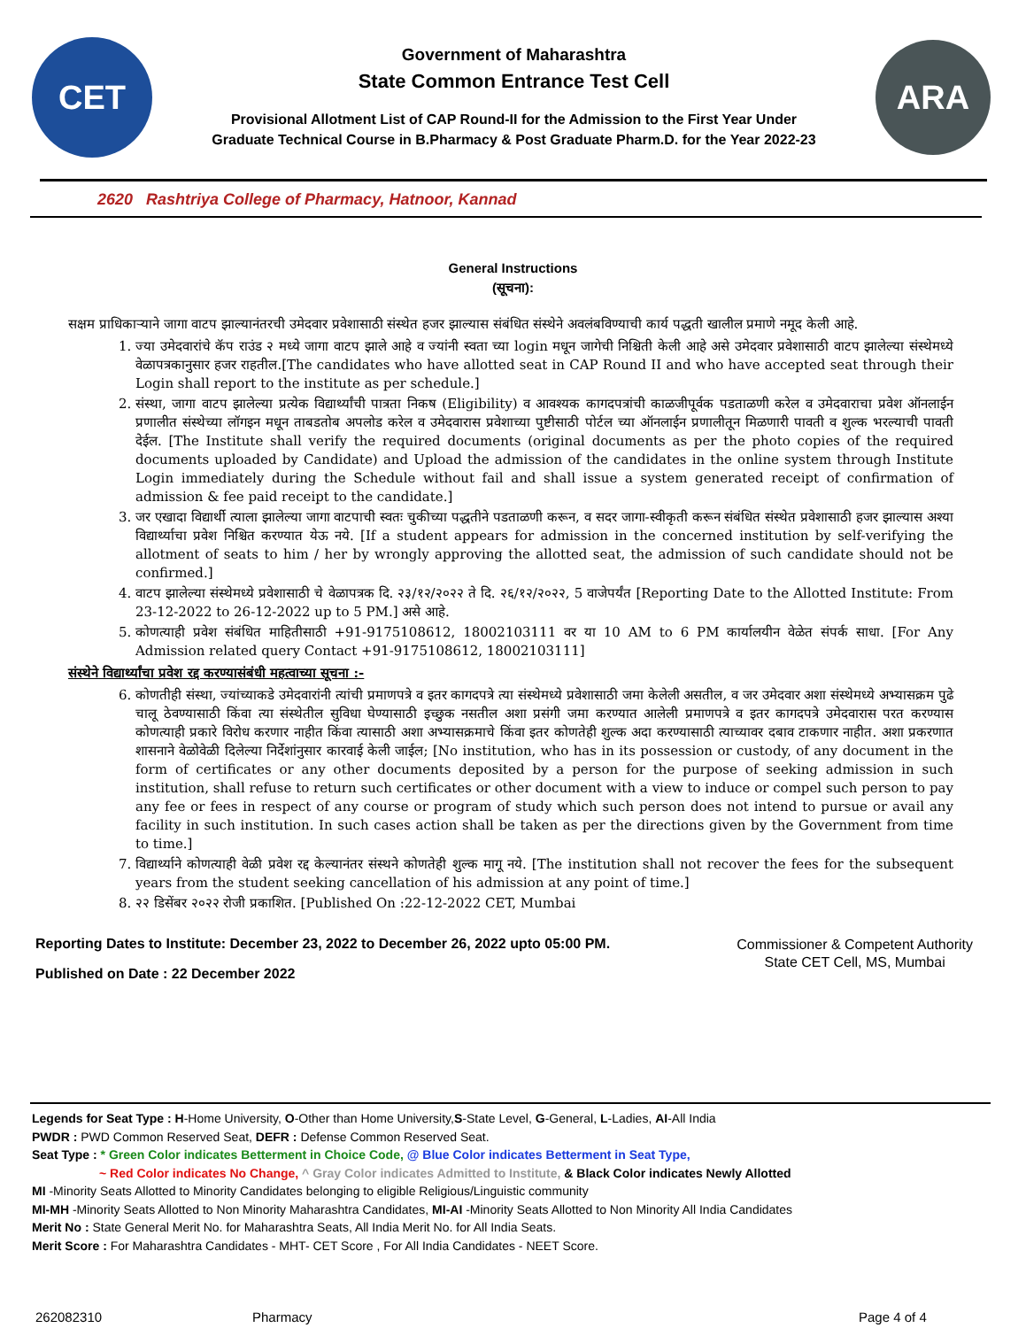CET
Government of Maharashtra
State Common Entrance Test Cell
Provisional Allotment List of CAP Round-II for the Admission to the First Year Under
Graduate Technical Course in B.Pharmacy & Post Graduate Pharm.D. for the Year 2022-23
ARA
2620 Rashtriya College of Pharmacy, Hatnoor, Kannad
General Instructions
(सूचना):
सक्षम प्राधिकाऱ्याने जागा वाटप झाल्यानंतरची उमेदवार प्रवेशासाठी संस्थेत हजर झाल्यास संबंधित संस्थेने अवलंबविण्याची कार्य पद्धती खालील प्रमाणे नमूद केली आहे.
1. ज्या उमेदवारांचे कॅप राउंड २ मध्ये जागा वाटप झाले आहे व ज्यांनी स्वता च्या login मधून जागेची निश्चिती केली आहे असे उमेदवार प्रवेशासाठी वाटप झालेल्या संस्थेमध्ये वेळापत्रकानुसार हजर राहतील.[The candidates who have allotted seat in CAP Round II and who have accepted seat through their Login shall report to the institute as per schedule.]
2. संस्था, जागा वाटप झालेल्या प्रत्येक विद्यार्थ्यांची पात्रता निकष (Eligibility) व आवश्यक कागदपत्रांची काळजीपूर्वक पडताळणी करेल व उमेदवाराचा प्रवेश ऑनलाईन प्रणालीत संस्थेच्या लॉगइन मधून ताबडतोब अपलोड करेल व उमेदवारास प्रवेशाच्या पुष्टीसाठी पोर्टल च्या ऑनलाईन प्रणालीतून मिळणारी पावती व शुल्क भरल्याची पावती देईल. [The Institute shall verify the required documents (original documents as per the photo copies of the required documents uploaded by Candidate) and Upload the admission of the candidates in the online system through Institute Login immediately during the Schedule without fail and shall issue a system generated receipt of confirmation of admission & fee paid receipt to the candidate.]
3. जर एखादा विद्यार्थी त्याला झालेल्या जागा वाटपाची स्वतः चुकीच्या पद्धतीने पडताळणी करून, व सदर जागा-स्वीकृती करून संबंधित संस्थेत प्रवेशासाठी हजर झाल्यास अश्या विद्यार्थ्याचा प्रवेश निश्चित करण्यात येऊ नये. [If a student appears for admission in the concerned institution by self-verifying the allotment of seats to him / her by wrongly approving the allotted seat, the admission of such candidate should not be confirmed.]
4. वाटप झालेल्या संस्थेमध्ये प्रवेशासाठी चे वेळापत्रक दि. २३/१२/२०२२ ते दि. २६/१२/२०२२, 5 वाजेपर्यंत [Reporting Date to the Allotted Institute: From 23-12-2022 to 26-12-2022 up to 5 PM.] असे आहे.
5. कोणत्याही प्रवेश संबंधित माहितीसाठी +91-9175108612, 18002103111 वर या 10 AM to 6 PM कार्यालयीन वेळेत संपर्क साधा. [For Any Admission related query Contact +91-9175108612, 18002103111]
संस्थेने विद्यार्थ्यांचा प्रवेश रद्द करण्यासंबंधी महत्वाच्या सूचना :-
6. कोणतीही संस्था, ज्यांच्याकडे उमेदवारांनी त्यांची प्रमाणपत्रे व इतर कागदपत्रे त्या संस्थेमध्ये प्रवेशासाठी जमा केलेली असतील, व जर उमेदवार अशा संस्थेमध्ये अभ्यासक्रम पुढे चालू ठेवण्यासाठी किंवा त्या संस्थेतील सुविधा घेण्यासाठी इच्छुक नसतील अशा प्रसंगी जमा करण्यात आलेली प्रमाणपत्रे व इतर कागदपत्रे उमेदवारास परत करण्यास कोणत्याही प्रकारे विरोध करणार नाहीत किंवा त्यासाठी अशा अभ्यासक्रमाचे किंवा इतर कोणतेही शुल्क अदा करण्यासाठी त्याच्यावर दबाव टाकणार नाहीत. अशा प्रकरणात शासनाने वेळोवेळी दिलेल्या निर्देशांनुसार कारवाई केली जाईल; [No institution, who has in its possession or custody, of any document in the form of certificates or any other documents deposited by a person for the purpose of seeking admission in such institution, shall refuse to return such certificates or other document with a view to induce or compel such person to pay any fee or fees in respect of any course or program of study which such person does not intend to pursue or avail any facility in such institution. In such cases action shall be taken as per the directions given by the Government from time to time.]
7. विद्यार्थ्याने कोणत्याही वेळी प्रवेश रद्द केल्यानंतर संस्थने कोणतेही शुल्क मागू नये. [The institution shall not recover the fees for the subsequent years from the student seeking cancellation of his admission at any point of time.]
8. २२ डिसेंबर २०२२ रोजी प्रकाशित. [Published On :22-12-2022 CET, Mumbai
Reporting Dates to Institute: December 23, 2022 to December 26, 2022 upto 05:00 PM.
Published on Date : 22 December 2022
Commissioner & Competent Authority
State CET Cell, MS, Mumbai
Legends for Seat Type : H-Home University, O-Other than Home University,S-State Level, G-General, L-Ladies, AI-All India
PWDR : PWD Common Reserved Seat, DEFR : Defense Common Reserved Seat.
Seat Type : * Green Color indicates Betterment in Choice Code, @ Blue Color indicates Betterment in Seat Type,
~ Red Color indicates No Change, ^ Gray Color indicates Admitted to Institute, & Black Color indicates Newly Allotted
MI -Minority Seats Allotted to Minority Candidates belonging to eligible Religious/Linguistic community
MI-MH -Minority Seats Allotted to Non Minority Maharashtra Candidates, MI-AI -Minority Seats Allotted to Non Minority All India Candidates
Merit No : State General Merit No. for Maharashtra Seats, All India Merit No. for All India Seats.
Merit Score : For Maharashtra Candidates - MHT- CET Score , For All India Candidates - NEET Score.
262082310 Pharmacy Page 4 of 4